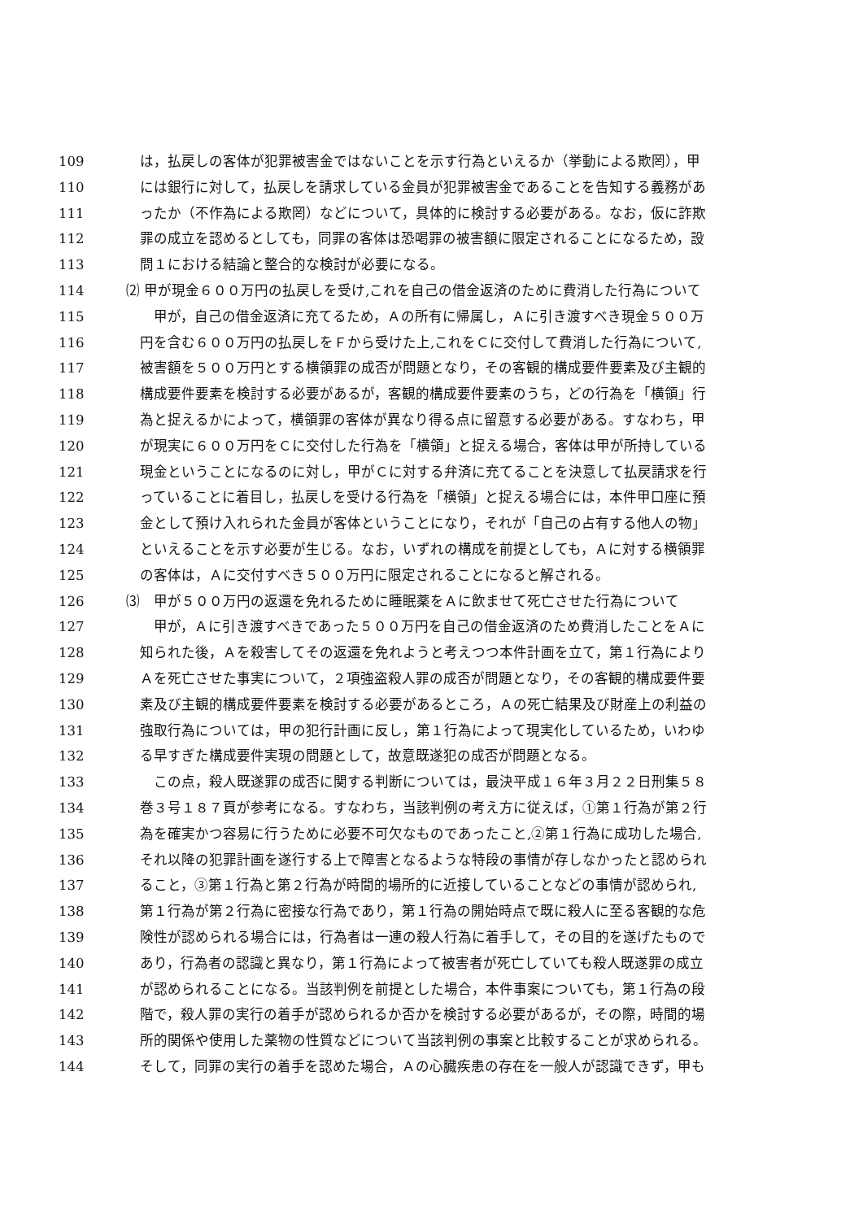109　は，払戻しの客体が犯罪被害金ではないことを示す行為といえるか（挙動による欺罔），甲
110　には銀行に対して，払戻しを請求している金員が犯罪被害金であることを告知する義務があ
111　ったか（不作為による欺罔）などについて，具体的に検討する必要がある。なお，仮に詐欺
112　罪の成立を認めるとしても，同罪の客体は恐喝罪の被害額に限定されることになるため，設
113　問１における結論と整合的な検討が必要になる。
114 ⑵ 甲が現金６００万円の払戻しを受け,これを自己の借金返済のために費消した行為について
115　　甲が，自己の借金返済に充てるため，Ａの所有に帰属し，Ａに引き渡すべき現金５００万
116　円を含む６００万円の払戻しをＦから受けた上,これをＣに交付して費消した行為について,
117　被害額を５００万円とする横領罪の成否が問題となり，その客観的構成要件要素及び主観的
118　構成要件要素を検討する必要があるが，客観的構成要件要素のうち，どの行為を「横領」行
119　為と捉えるかによって，横領罪の客体が異なり得る点に留意する必要がある。すなわち，甲
120　が現実に６００万円をＣに交付した行為を「横領」と捉える場合，客体は甲が所持している
121　現金ということになるのに対し，甲がＣに対する弁済に充てることを決意して払戻請求を行
122　っていることに着目し，払戻しを受ける行為を「横領」と捉える場合には，本件甲口座に預
123　金として預け入れられた金員が客体ということになり，それが「自己の占有する他人の物」
124　といえることを示す必要が生じる。なお，いずれの構成を前提としても，Ａに対する横領罪
125　の客体は，Ａに交付すべき５００万円に限定されることになると解される。
126 ⑶　甲が５００万円の返還を免れるために睡眠薬をＡに飲ませて死亡させた行為について
127　　甲が，Ａに引き渡すべきであった５００万円を自己の借金返済のため費消したことをＡに
128　知られた後，Ａを殺害してその返還を免れようと考えつつ本件計画を立て，第１行為により
129　Ａを死亡させた事実について，２項強盗殺人罪の成否が問題となり，その客観的構成要件要
130　素及び主観的構成要件要素を検討する必要があるところ，Ａの死亡結果及び財産上の利益の
131　強取行為については，甲の犯行計画に反し，第１行為によって現実化しているため，いわゆ
132　る早すぎた構成要件実現の問題として，故意既遂犯の成否が問題となる。
133　　この点，殺人既遂罪の成否に関する判断については，最決平成１６年３月２２日刑集５８
134　巻３号１８７頁が参考になる。すなわち，当該判例の考え方に従えば，①第１行為が第２行
135　為を確実かつ容易に行うために必要不可欠なものであったこと,②第１行為に成功した場合,
136　それ以降の犯罪計画を遂行する上で障害となるような特段の事情が存しなかったと認められ
137　ること，③第１行為と第２行為が時間的場所的に近接していることなどの事情が認められ,
138　第１行為が第２行為に密接な行為であり，第１行為の開始時点で既に殺人に至る客観的な危
139　険性が認められる場合には，行為者は一連の殺人行為に着手して，その目的を遂げたもので
140　あり，行為者の認識と異なり，第１行為によって被害者が死亡していても殺人既遂罪の成立
141　が認められることになる。当該判例を前提とした場合，本件事案についても，第１行為の段
142　階で，殺人罪の実行の着手が認められるか否かを検討する必要があるが，その際，時間的場
143　所的関係や使用した薬物の性質などについて当該判例の事案と比較することが求められる。
144　そして，同罪の実行の着手を認めた場合，Ａの心臓疾患の存在を一般人が認識できず，甲も